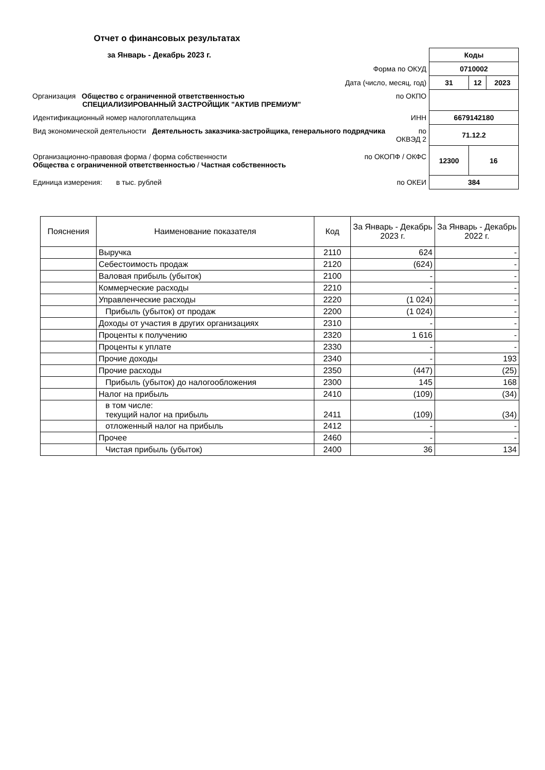Отчет о финансовых результатах
за Январь - Декабрь 2023 г.
| | Коды | | |
| Форма по ОКУД | 0710002 | | |
| Дата (число, месяц, год) | 31 | 12 | 2023 |
| Организация Общество с ограниченной ответственностью СПЕЦИАЛИЗИРОВАННЫЙ ЗАСТРОЙЩИК "АКТИВ ПРЕМИУМ" по ОКПО | | | |
| Идентификационный номер налогоплательщика ИНН | 6679142180 | | |
| Вид экономической деятельности Деятельность заказчика-застройщика, генерального подрядчика по ОКВЭД 2 | 71.12.2 | | |
| Организационно-правовая форма / форма собственности Общества с ограниченной ответственностью / Частная собственность по ОКОПФ / ОКФС | 12300 | 16 | |
| Единица измерения: в тыс. рублей по ОКЕИ | 384 | | |
| Пояснения | Наименование показателя | Код | За Январь - Декабрь 2023 г. | За Январь - Декабрь 2022 г. |
| --- | --- | --- | --- | --- |
| | Выручка | 2110 | 624 | - |
| | Себестоимость продаж | 2120 | (624) | - |
| | Валовая прибыль (убыток) | 2100 | - | - |
| | Коммерческие расходы | 2210 | - | - |
| | Управленческие расходы | 2220 | (1 024) | - |
| | Прибыль (убыток) от продаж | 2200 | (1 024) | - |
| | Доходы от участия в других организациях | 2310 | - | - |
| | Проценты к получению | 2320 | 1 616 | - |
| | Проценты к уплате | 2330 | - | - |
| | Прочие доходы | 2340 | - | 193 |
| | Прочие расходы | 2350 | (447) | (25) |
| | Прибыль (убыток) до налогообложения | 2300 | 145 | 168 |
| | Налог на прибыль | 2410 | (109) | (34) |
| | в том числе: текущий налог на прибыль | 2411 | (109) | (34) |
| | отложенный налог на прибыль | 2412 | - | - |
| | Прочее | 2460 | - | - |
| | Чистая прибыль (убыток) | 2400 | 36 | 134 |